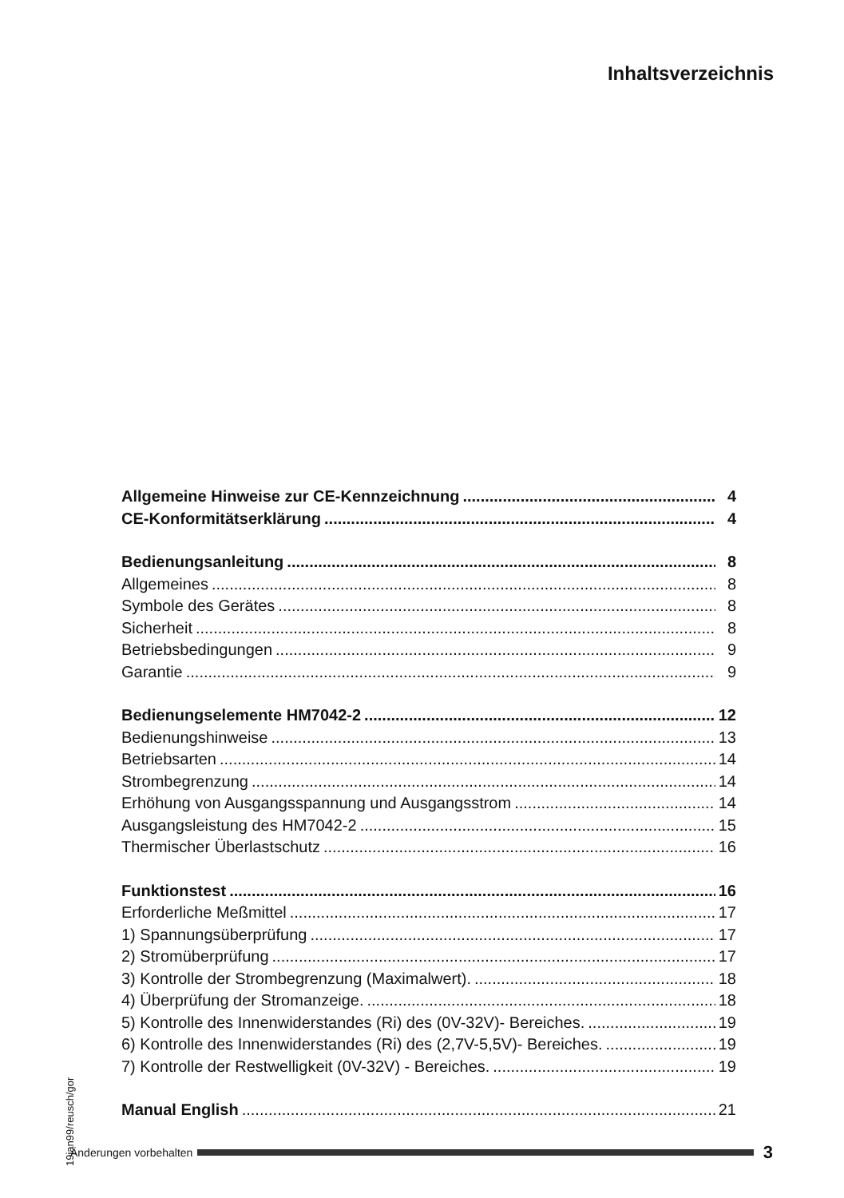Inhaltsverzeichnis
Allgemeine Hinweise zur CE-Kennzeichnung 4
CE-Konformitätserklärung 4
Bedienungsanleitung 8
Allgemeines 8
Symbole des Gerätes 8
Sicherheit 8
Betriebsbedingungen 9
Garantie 9
Bedienungselemente HM7042-2 12
Bedienungshinweise 13
Betriebsarten 14
Strombegrenzung 14
Erhöhung von Ausgangsspannung und Ausgangsstrom 14
Ausgangsleistung des HM7042-2 15
Thermischer Überlastschutz 16
Funktionstest 16
Erforderliche Meßmittel 17
1) Spannungsüberprüfung 17
2) Stromüberprüfung 17
3) Kontrolle der Strombegrenzung (Maximalwert). 18
4) Überprüfung der Stromanzeige. 18
5) Kontrolle des Innenwiderstandes (Ri) des (0V-32V)- Bereiches. 19
6) Kontrolle des Innenwiderstandes (Ri) des (2,7V-5,5V)- Bereiches. 19
7) Kontrolle der Restwelligkeit (0V-32V) - Bereiches. 19
Manual English 21
19jan99/reusch/gor
Änderungen vorbehalten 3